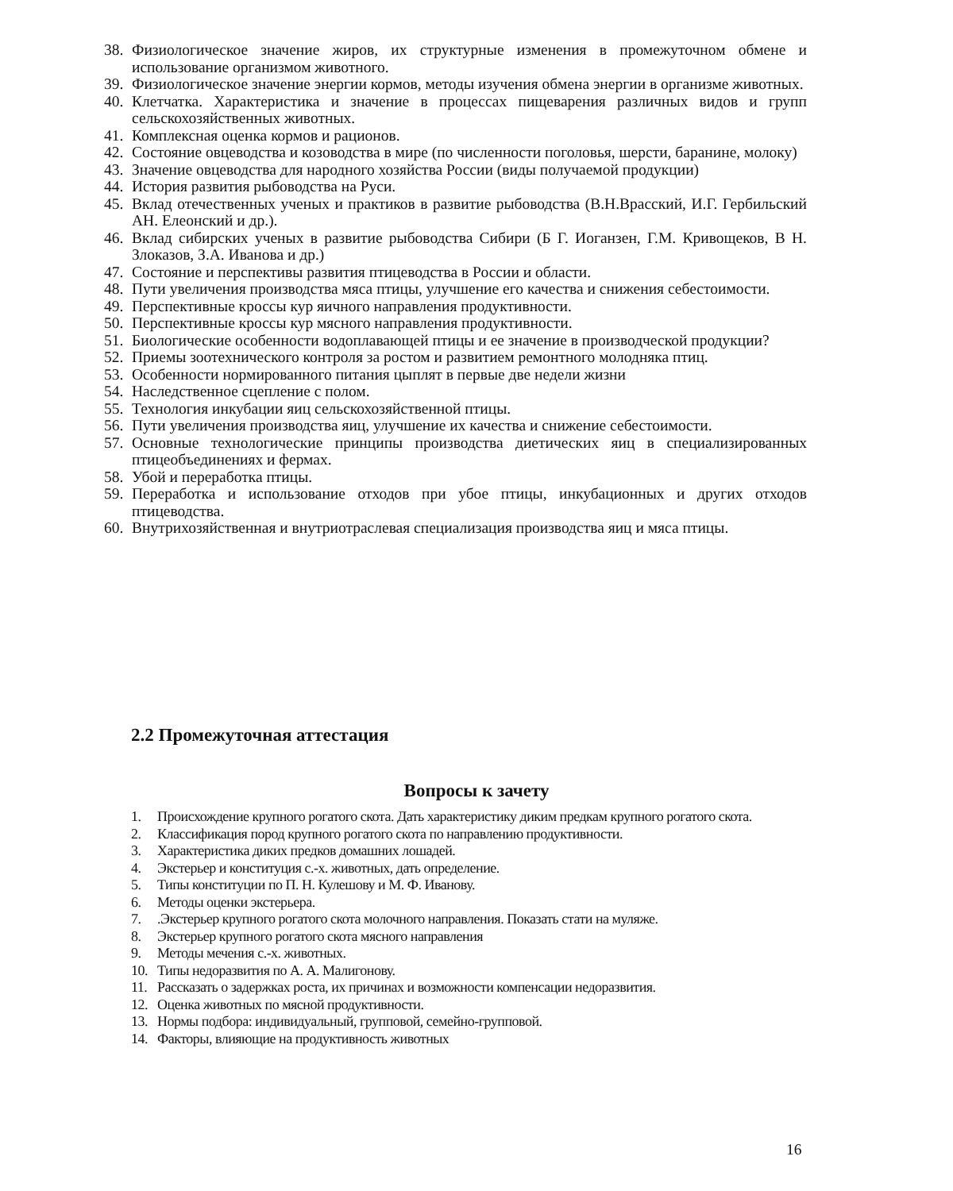38. Физиологическое значение жиров, их структурные изменения в промежуточном обмене и использование организмом животного.
39. Физиологическое значение энергии кормов, методы изучения обмена энергии в организме животных.
40. Клетчатка. Характеристика и значение в процессах пищеварения различных видов и групп сельскохозяйственных животных.
41. Комплексная оценка кормов и рационов.
42. Состояние овцеводства и козоводства в мире (по численности поголовья, шерсти, баранине, молоку)
43. Значение овцеводства для народного хозяйства России (виды получаемой продукции)
44. История развития рыбоводства на Руси.
45. Вклад отечественных ученых и практиков в развитие рыбоводства (В.Н.Врасский, И.Г. Гербильский АН. Елеонский и др.).
46. Вклад сибирских ученых в развитие рыбоводства Сибири (Б Г. Иоганзен, Г.М. Кривощеков, В Н. Злоказов, З.А. Иванова и др.)
47. Состояние и перспективы развития птицеводства в России и области.
48. Пути увеличения производства мяса птицы, улучшение его качества и снижения себестоимости.
49. Перспективные кроссы кур яичного направления продуктивности.
50. Перспективные кроссы кур мясного направления продуктивности.
51. Биологические особенности водоплавающей птицы и ее значение в производческой продукции?
52. Приемы зоотехнического контроля за ростом и развитием ремонтного молодняка птиц.
53. Особенности нормированного питания цыплят в первые две недели жизни
54. Наследственное сцепление с полом.
55. Технология инкубации яиц сельскохозяйственной птицы.
56. Пути увеличения производства яиц, улучшение их качества и снижение себестоимости.
57. Основные технологические принципы производства диетических яиц в специализированных птицеобъединениях и фермах.
58. Убой и переработка птицы.
59. Переработка и использование отходов при убое птицы, инкубационных и других отходов птицеводства.
60. Внутрихозяйственная и внутриотраслевая специализация производства яиц и мяса птицы.
2.2 Промежуточная аттестация
Вопросы к зачету
1. Происхождение крупного рогатого скота. Дать характеристику диким предкам крупного рогатого скота.
2. Классификация пород крупного рогатого скота по направлению продуктивности.
3. Характеристика диких предков домашних лошадей.
4. Экстерьер и конституция с.-х. животных, дать определение.
5. Типы конституции по П. Н. Кулешову и М. Ф. Иванову.
6. Методы оценки экстерьера.
7..Экстерьер крупного рогатого скота молочного направления. Показать стати на муляже.
8. Экстерьер крупного рогатого скота мясного направления
9. Методы мечения с.-х. животных.
10. Типы недоразвития по А. А. Малигонову.
11. Рассказать о задержках роста, их причинах и возможности компенсации недоразвития.
12. Оценка животных по мясной продуктивности.
13. Нормы подбора: индивидуальный, групповой, семейно-групповой.
14. Факторы, влияющие на продуктивность животных
16